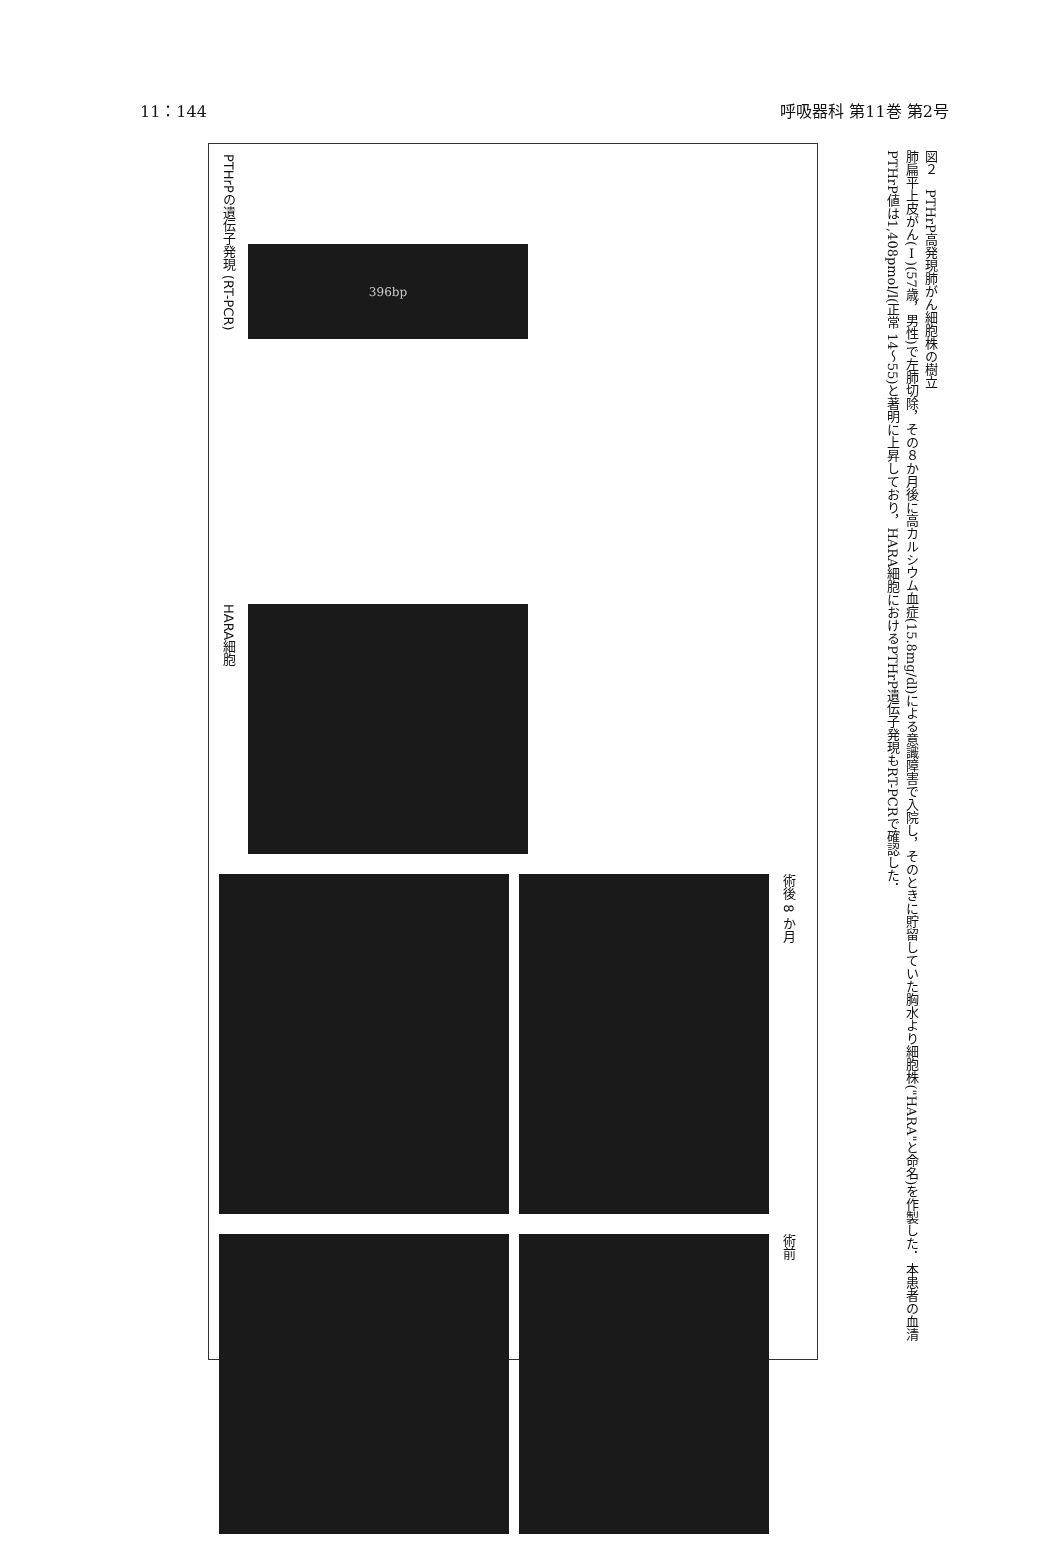11：144 呼吸器科 第11巻 第2号
PTHrPの遺伝子発現 (RT-PCR)
396bp
HARA細胞
術後 8 か月
術前
図２　PTHrP高発現肺がん細胞株の樹立
肺扁平上皮がん(Ⅰ)(57歳，男性)で左肺切除，その８か月後に高カルシウム血症(15.8mg/dl)による意識障害で入院し，そのときに貯留していた胸水より細胞株("HARA"と命名)を作製した．本患者の血清PTHrP値は1,408pmol/l(正常 14～55)と著明に上昇しており，HARA細胞におけるPTHrP遺伝子発現もRT-PCRで確認した．